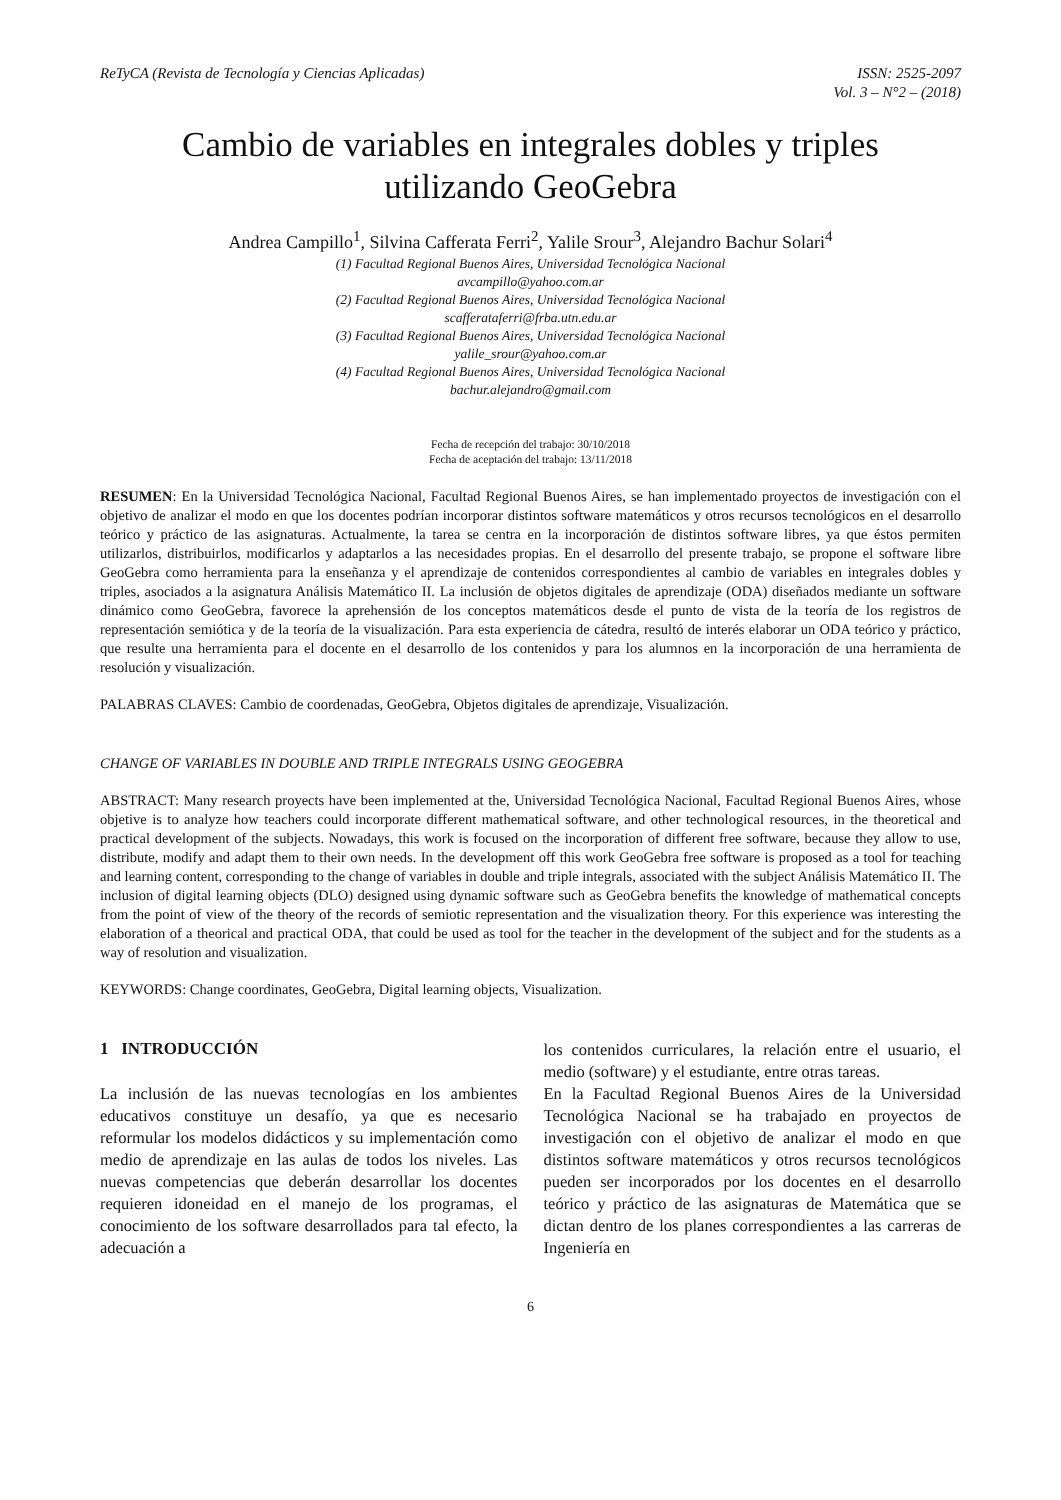ReTyCA (Revista de Tecnología y Ciencias Aplicadas)
ISSN: 2525-2097
Vol. 3 – N°2 – (2018)
Cambio de variables en integrales dobles y triples
utilizando GeoGebra
Andrea Campillo<sup>1</sup>, Silvina Cafferata Ferri<sup>2</sup>, Yalile Srour<sup>3</sup>, Alejandro Bachur Solari<sup>4</sup>
(1) Facultad Regional Buenos Aires, Universidad Tecnológica Nacional
avcampillo@yahoo.com.ar
(2) Facultad Regional Buenos Aires, Universidad Tecnológica Nacional
scafferataferri@frba.utn.edu.ar
(3) Facultad Regional Buenos Aires, Universidad Tecnológica Nacional
yalile_srour@yahoo.com.ar
(4) Facultad Regional Buenos Aires, Universidad Tecnológica Nacional
bachur.alejandro@gmail.com
Fecha de recepción del trabajo: 30/10/2018
Fecha de aceptación del trabajo: 13/11/2018
RESUMEN: En la Universidad Tecnológica Nacional, Facultad Regional Buenos Aires, se han implementado proyectos de investigación con el objetivo de analizar el modo en que los docentes podrían incorporar distintos software matemáticos y otros recursos tecnológicos en el desarrollo teórico y práctico de las asignaturas. Actualmente, la tarea se centra en la incorporación de distintos software libres, ya que éstos permiten utilizarlos, distribuirlos, modificarlos y adaptarlos a las necesidades propias. En el desarrollo del presente trabajo, se propone el software libre GeoGebra como herramienta para la enseñanza y el aprendizaje de contenidos correspondientes al cambio de variables en integrales dobles y triples, asociados a la asignatura Análisis Matemático II. La inclusión de objetos digitales de aprendizaje (ODA) diseñados mediante un software dinámico como GeoGebra, favorece la aprehensión de los conceptos matemáticos desde el punto de vista de la teoría de los registros de representación semiótica y de la teoría de la visualización. Para esta experiencia de cátedra, resultó de interés elaborar un ODA teórico y práctico, que resulte una herramienta para el docente en el desarrollo de los contenidos y para los alumnos en la incorporación de una herramienta de resolución y visualización.
PALABRAS CLAVES: Cambio de coordenadas, GeoGebra, Objetos digitales de aprendizaje, Visualización.
CHANGE OF VARIABLES IN DOUBLE AND TRIPLE INTEGRALS USING GEOGEBRA
ABSTRACT: Many research proyects have been implemented at the, Universidad Tecnológica Nacional, Facultad Regional Buenos Aires, whose objetive is to analyze how teachers could incorporate different mathematical software, and other technological resources, in the theoretical and practical development of the subjects. Nowadays, this work is focused on the incorporation of different free software, because they allow to use, distribute, modify and adapt them to their own needs. In the development off this work GeoGebra free software is proposed as a tool for teaching and learning content, corresponding to the change of variables in double and triple integrals, associated with the subject Análisis Matemático II. The inclusion of digital learning objects (DLO) designed using dynamic software such as GeoGebra benefits the knowledge of mathematical concepts from the point of view of the theory of the records of semiotic representation and the visualization theory. For this experience was interesting the elaboration of a theorical and practical ODA, that could be used as tool for the teacher in the development of the subject and for the students as a way of resolution and visualization.
KEYWORDS: Change coordinates, GeoGebra, Digital learning objects, Visualization.
1 INTRODUCCIÓN
La inclusión de las nuevas tecnologías en los ambientes educativos constituye un desafío, ya que es necesario reformular los modelos didácticos y su implementación como medio de aprendizaje en las aulas de todos los niveles. Las nuevas competencias que deberán desarrollar los docentes requieren idoneidad en el manejo de los programas, el conocimiento de los software desarrollados para tal efecto, la adecuación a
los contenidos curriculares, la relación entre el usuario, el medio (software) y el estudiante, entre otras tareas.
En la Facultad Regional Buenos Aires de la Universidad Tecnológica Nacional se ha trabajado en proyectos de investigación con el objetivo de analizar el modo en que distintos software matemáticos y otros recursos tecnológicos pueden ser incorporados por los docentes en el desarrollo teórico y práctico de las asignaturas de Matemática que se dictan dentro de los planes correspondientes a las carreras de Ingeniería en
6